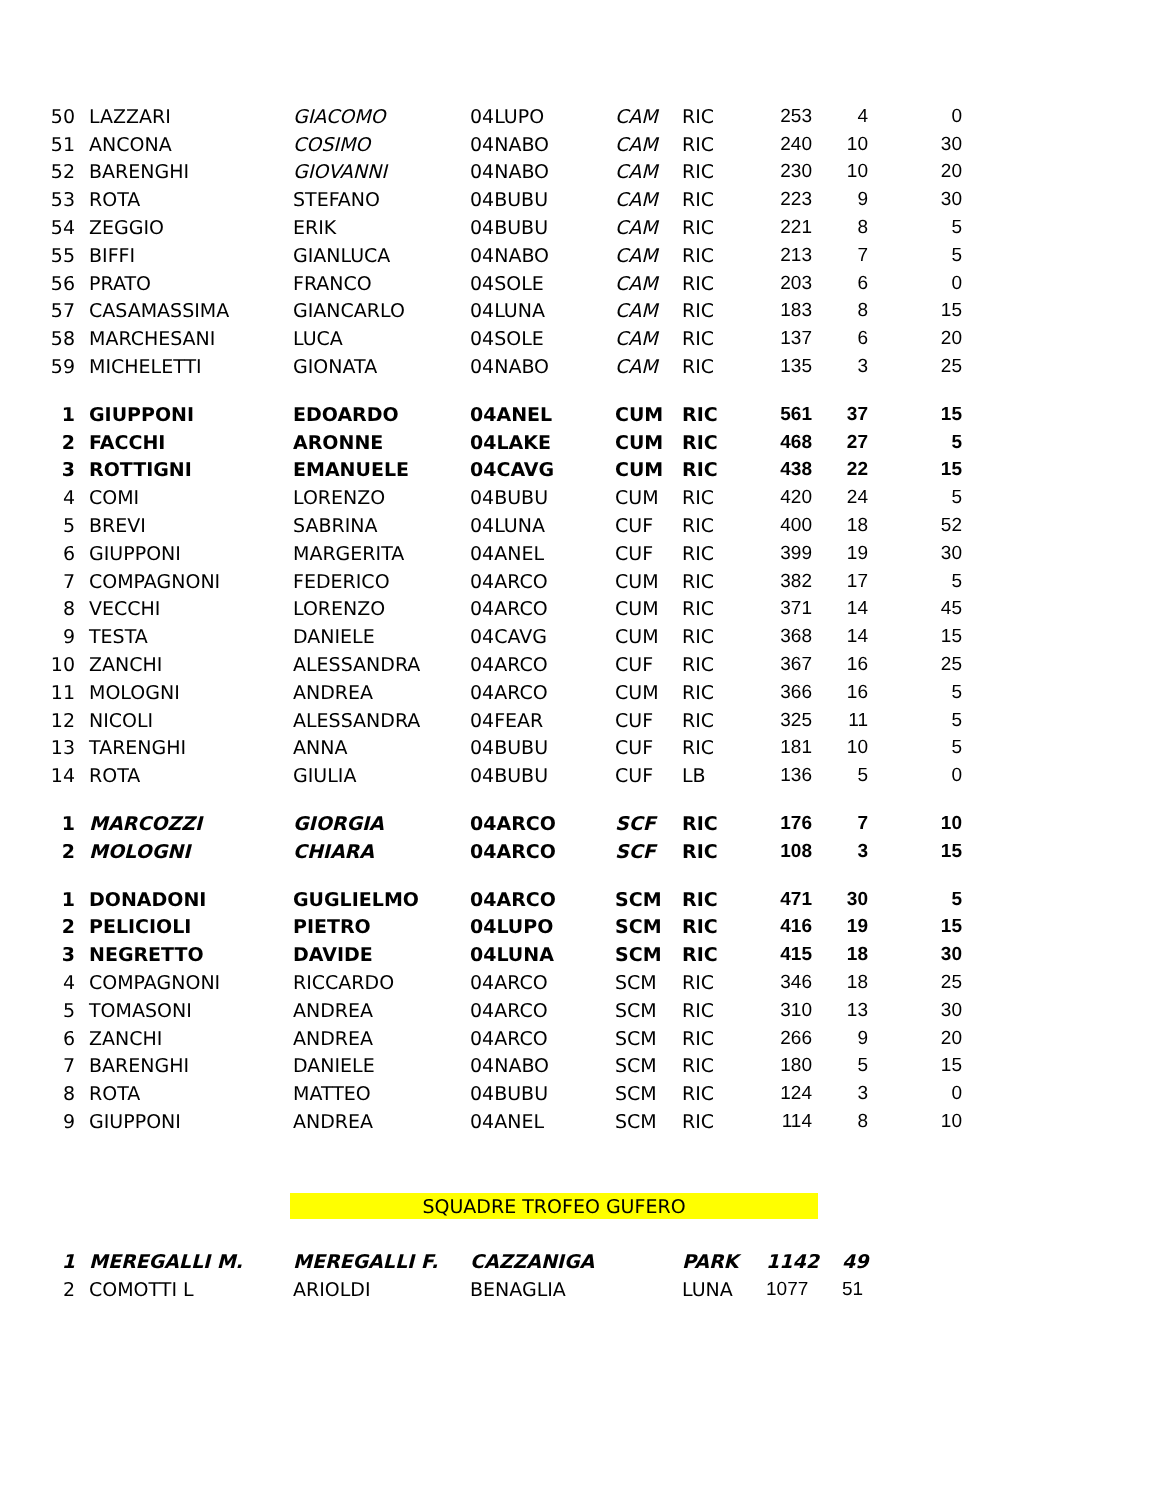| 50 | LAZZARI | GIACOMO | 04LUPO | CAM | RIC | 253 | 4 | 0 |
| 51 | ANCONA | COSIMO | 04NABO | CAM | RIC | 240 | 10 | 30 |
| 52 | BARENGHI | GIOVANNI | 04NABO | CAM | RIC | 230 | 10 | 20 |
| 53 | ROTA | STEFANO | 04BUBU | CAM | RIC | 223 | 9 | 30 |
| 54 | ZEGGIO | ERIK | 04BUBU | CAM | RIC | 221 | 8 | 5 |
| 55 | BIFFI | GIANLUCA | 04NABO | CAM | RIC | 213 | 7 | 5 |
| 56 | PRATO | FRANCO | 04SOLE | CAM | RIC | 203 | 6 | 0 |
| 57 | CASAMASSIMA | GIANCARLO | 04LUNA | CAM | RIC | 183 | 8 | 15 |
| 58 | MARCHESANI | LUCA | 04SOLE | CAM | RIC | 137 | 6 | 20 |
| 59 | MICHELETTI | GIONATA | 04NABO | CAM | RIC | 135 | 3 | 25 |
| 1 | GIUPPONI | EDOARDO | 04ANEL | CUM | RIC | 561 | 37 | 15 |
| 2 | FACCHI | ARONNE | 04LAKE | CUM | RIC | 468 | 27 | 5 |
| 3 | ROTTIGNI | EMANUELE | 04CAVG | CUM | RIC | 438 | 22 | 15 |
| 4 | COMI | LORENZO | 04BUBU | CUM | RIC | 420 | 24 | 5 |
| 5 | BREVI | SABRINA | 04LUNA | CUF | RIC | 400 | 18 | 52 |
| 6 | GIUPPONI | MARGERITA | 04ANEL | CUF | RIC | 399 | 19 | 30 |
| 7 | COMPAGNONI | FEDERICO | 04ARCO | CUM | RIC | 382 | 17 | 5 |
| 8 | VECCHI | LORENZO | 04ARCO | CUM | RIC | 371 | 14 | 45 |
| 9 | TESTA | DANIELE | 04CAVG | CUM | RIC | 368 | 14 | 15 |
| 10 | ZANCHI | ALESSANDRA | 04ARCO | CUF | RIC | 367 | 16 | 25 |
| 11 | MOLOGNI | ANDREA | 04ARCO | CUM | RIC | 366 | 16 | 5 |
| 12 | NICOLI | ALESSANDRA | 04FEAR | CUF | RIC | 325 | 11 | 5 |
| 13 | TARENGHI | ANNA | 04BUBU | CUF | RIC | 181 | 10 | 5 |
| 14 | ROTA | GIULIA | 04BUBU | CUF | LB | 136 | 5 | 0 |
| 1 | MARCOZZI | GIORGIA | 04ARCO | SCF | RIC | 176 | 7 | 10 |
| 2 | MOLOGNI | CHIARA | 04ARCO | SCF | RIC | 108 | 3 | 15 |
| 1 | DONADONI | GUGLIELMO | 04ARCO | SCM | RIC | 471 | 30 | 5 |
| 2 | PELICIOLI | PIETRO | 04LUPO | SCM | RIC | 416 | 19 | 15 |
| 3 | NEGRETTO | DAVIDE | 04LUNA | SCM | RIC | 415 | 18 | 30 |
| 4 | COMPAGNONI | RICCARDO | 04ARCO | SCM | RIC | 346 | 18 | 25 |
| 5 | TOMASONI | ANDREA | 04ARCO | SCM | RIC | 310 | 13 | 30 |
| 6 | ZANCHI | ANDREA | 04ARCO | SCM | RIC | 266 | 9 | 20 |
| 7 | BARENGHI | DANIELE | 04NABO | SCM | RIC | 180 | 5 | 15 |
| 8 | ROTA | MATTEO | 04BUBU | SCM | RIC | 124 | 3 | 0 |
| 9 | GIUPPONI | ANDREA | 04ANEL | SCM | RIC | 114 | 8 | 10 |
SQUADRE TROFEO GUFERO
| 1 | MEREGALLI M. | MEREGALLI F. | CAZZANIGA | PARK | 1142 | 49 |
| 2 | COMOTTI L | ARIOLDI | BENAGLIA | LUNA | 1077 | 51 |